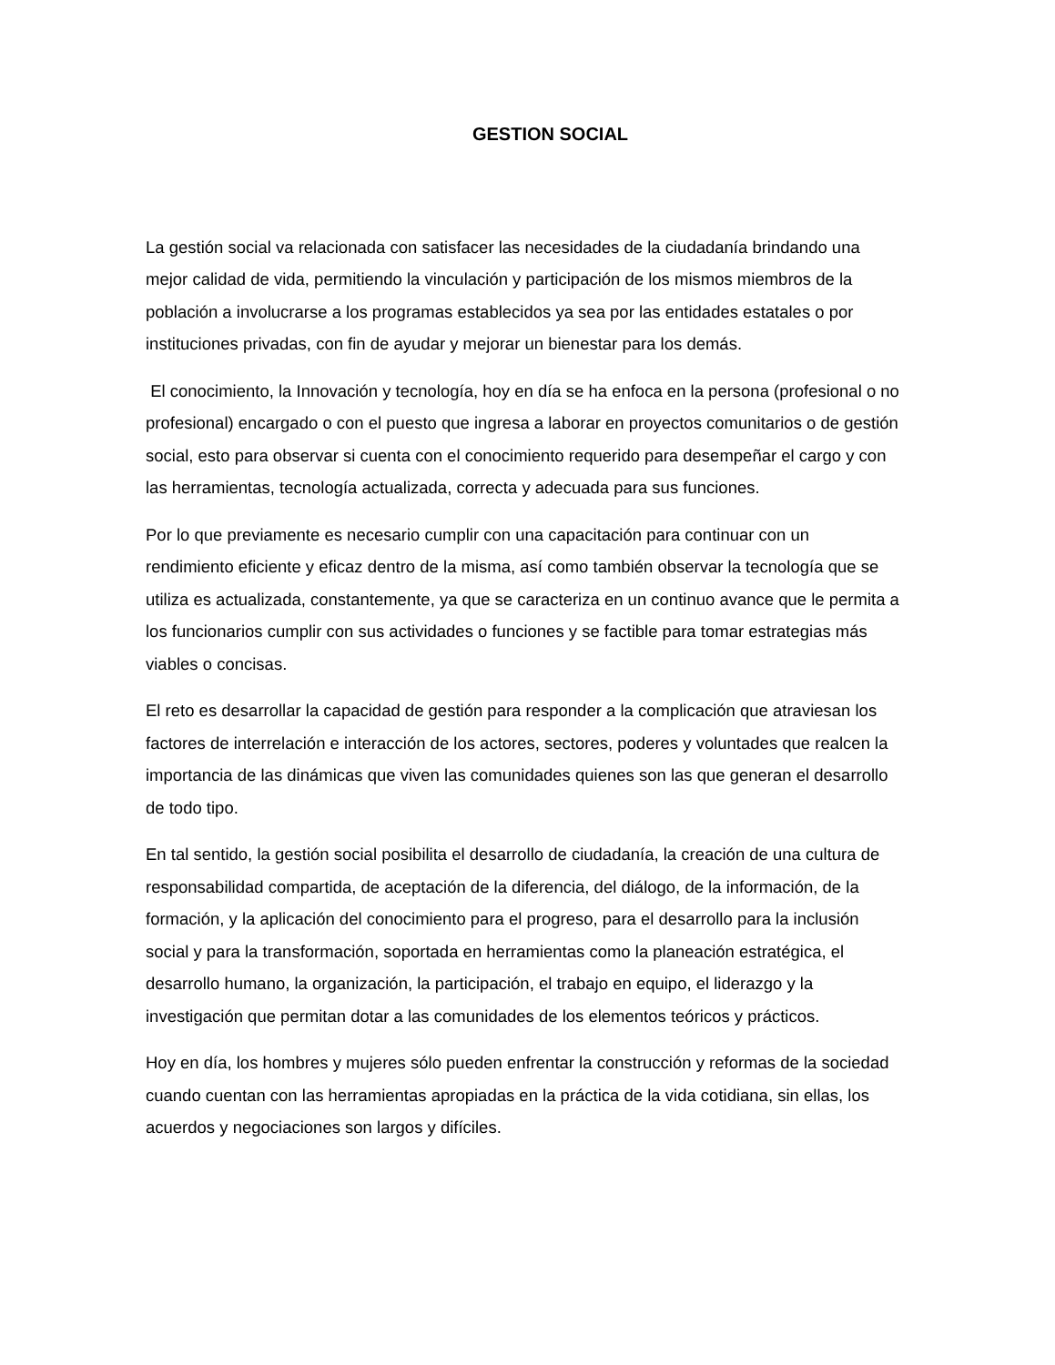GESTION SOCIAL
La gestión social va relacionada con satisfacer las necesidades de la ciudadanía brindando una mejor calidad de vida, permitiendo la vinculación y participación de los mismos miembros de la población a involucrarse a los programas establecidos ya sea por las entidades estatales o por instituciones privadas, con fin de ayudar y mejorar un bienestar para los demás.
El conocimiento, la Innovación y tecnología, hoy en día se ha enfoca en la persona (profesional o no profesional) encargado o con el puesto que ingresa a laborar en proyectos comunitarios o de gestión social, esto para observar si cuenta con el conocimiento requerido para desempeñar el cargo y con las herramientas, tecnología actualizada, correcta y adecuada para sus funciones.
Por lo que previamente es necesario cumplir con una capacitación para continuar con un rendimiento eficiente y eficaz dentro de la misma, así como también observar la tecnología que se utiliza es actualizada, constantemente, ya que se caracteriza en un continuo avance que le permita a los funcionarios cumplir con sus actividades o funciones y se factible para tomar estrategias más viables o concisas.
El reto es desarrollar la capacidad de gestión para responder a la complicación que atraviesan los factores de interrelación e interacción de los actores, sectores, poderes y voluntades que realcen la importancia de las dinámicas que viven las comunidades quienes son las que generan el desarrollo de todo tipo.
En tal sentido, la gestión social posibilita el desarrollo de ciudadanía, la creación de una cultura de responsabilidad compartida, de aceptación de la diferencia, del diálogo, de la información, de la formación, y la aplicación del conocimiento para el progreso, para el desarrollo para la inclusión social y para la transformación, soportada en herramientas como la planeación estratégica, el desarrollo humano, la organización, la participación, el trabajo en equipo, el liderazgo y la investigación que permitan dotar a las comunidades de los elementos teóricos y prácticos.
Hoy en día, los hombres y mujeres sólo pueden enfrentar la construcción y reformas de la sociedad cuando cuentan con las herramientas apropiadas en la práctica de la vida cotidiana, sin ellas, los acuerdos y negociaciones son largos y difíciles.